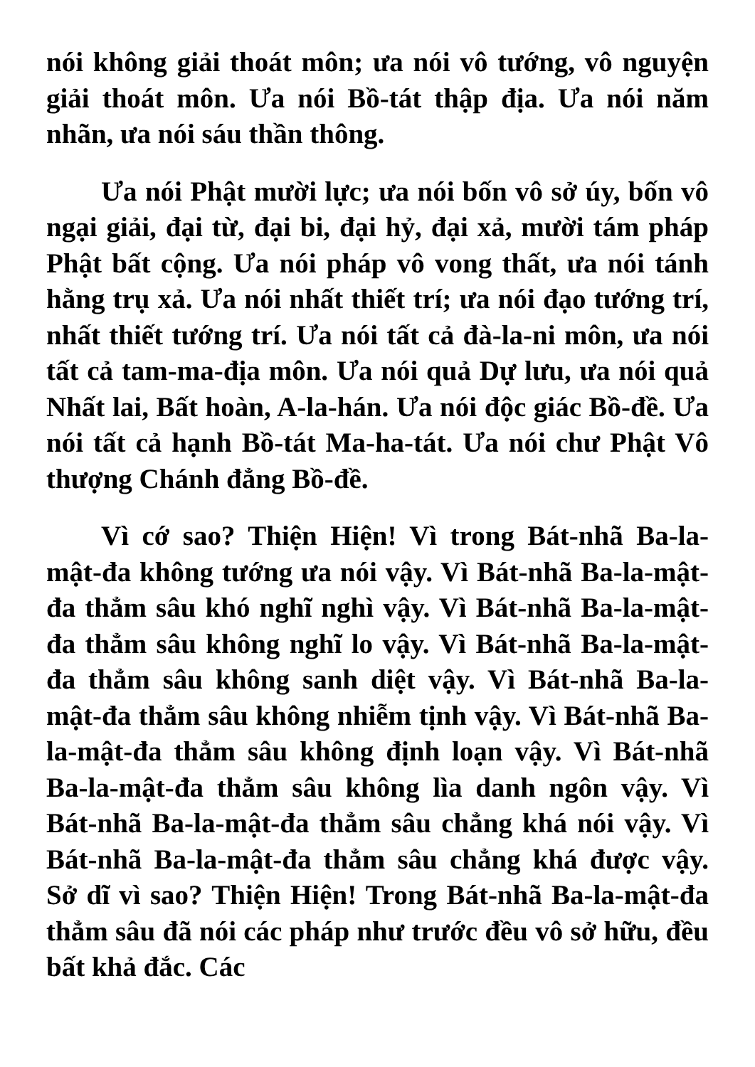nói không giải thoát môn; ưa nói vô tướng, vô nguyện giải thoát môn. Ưa nói Bồ-tát thập địa. Ưa nói năm nhãn, ưa nói sáu thần thông.
Ưa nói Phật mười lực; ưa nói bốn vô sở úy, bốn vô ngại giải, đại từ, đại bi, đại hỷ, đại xả, mười tám pháp Phật bất cộng. Ưa nói pháp vô vong thất, ưa nói tánh hằng trụ xả. Ưa nói nhất thiết trí; ưa nói đạo tướng trí, nhất thiết tướng trí. Ưa nói tất cả đà-la-ni môn, ưa nói tất cả tam-ma-địa môn. Ưa nói quả Dự lưu, ưa nói quả Nhất lai, Bất hoàn, A-la-hán. Ưa nói độc giác Bồ-đề. Ưa nói tất cả hạnh Bồ-tát Ma-ha-tát. Ưa nói chư Phật Vô thượng Chánh đẳng Bồ-đề.
Vì cớ sao? Thiện Hiện! Vì trong Bát-nhã Ba-la-mật-đa không tướng ưa nói vậy. Vì Bát-nhã Ba-la-mật-đa thẳm sâu khó nghĩ nghì vậy. Vì Bát-nhã Ba-la-mật-đa thẳm sâu không nghĩ lo vậy. Vì Bát-nhã Ba-la-mật-đa thẳm sâu không sanh diệt vậy. Vì Bát-nhã Ba-la-mật-đa thẳm sâu không nhiễm tịnh vậy. Vì Bát-nhã Ba-la-mật-đa thẳm sâu không định loạn vậy. Vì Bát-nhã Ba-la-mật-đa thẳm sâu không lìa danh ngôn vậy. Vì Bát-nhã Ba-la-mật-đa thẳm sâu chẳng khá nói vậy. Vì Bát-nhã Ba-la-mật-đa thẳm sâu chẳng khá được vậy. Sở dĩ vì sao? Thiện Hiện! Trong Bát-nhã Ba-la-mật-đa thẳm sâu đã nói các pháp như trước đều vô sở hữu, đều bất khả đắc. Các